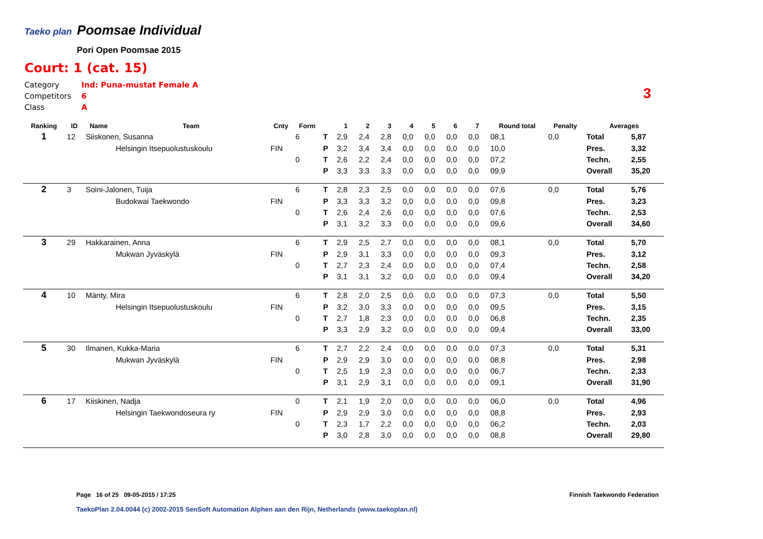Taeko plan
Poomsae Individual
Pori Open Poomsae 2015
Court: 1 (cat. 15)
Category Ind: Puna-mustat Female A
Competitors 6
Class A
3
| Ranking | ID | Name | Team | Cnty | Form | | 1 | 2 | 3 | 4 | 5 | 6 | 7 | Round total | Penalty | Averages | |
| --- | --- | --- | --- | --- | --- | --- | --- | --- | --- | --- | --- | --- | --- | --- | --- | --- | --- |
| 1 | 12 | Siiskonen, Susanna | | | 6 | T | 2,9 | 2,4 | 2,8 | 0,0 | 0,0 | 0,0 | 0,0 | 08,1 | 0,0 | Total | 5,87 |
| | | | Helsingin Itsepuolustuskoulu | FIN | | P | 3,2 | 3,4 | 3,4 | 0,0 | 0,0 | 0,0 | 0,0 | 10,0 | | Pres. | 3,32 |
| | | | | | 0 | T | 2,6 | 2,2 | 2,4 | 0,0 | 0,0 | 0,0 | 0,0 | 07,2 | | Techn. | 2,55 |
| | | | | | | P | 3,3 | 3,3 | 3,3 | 0,0 | 0,0 | 0,0 | 0,0 | 09,9 | | Overall | 35,20 |
| 2 | 3 | Soini-Jalonen, Tuija | | | 6 | T | 2,8 | 2,3 | 2,5 | 0,0 | 0,0 | 0,0 | 0,0 | 07,6 | 0,0 | Total | 5,76 |
| | | | Budokwai Taekwondo | FIN | | P | 3,3 | 3,3 | 3,2 | 0,0 | 0,0 | 0,0 | 0,0 | 09,8 | | Pres. | 3,23 |
| | | | | | 0 | T | 2,6 | 2,4 | 2,6 | 0,0 | 0,0 | 0,0 | 0,0 | 07,6 | | Techn. | 2,53 |
| | | | | | | P | 3,1 | 3,2 | 3,3 | 0,0 | 0,0 | 0,0 | 0,0 | 09,6 | | Overall | 34,60 |
| 3 | 29 | Hakkarainen, Anna | | | 6 | T | 2,9 | 2,5 | 2,7 | 0,0 | 0,0 | 0,0 | 0,0 | 08,1 | 0,0 | Total | 5,70 |
| | | | Mukwan Jyväskylä | FIN | | P | 2,9 | 3,1 | 3,3 | 0,0 | 0,0 | 0,0 | 0,0 | 09,3 | | Pres. | 3,12 |
| | | | | | 0 | T | 2,7 | 2,3 | 2,4 | 0,0 | 0,0 | 0,0 | 0,0 | 07,4 | | Techn. | 2,58 |
| | | | | | | P | 3,1 | 3,1 | 3,2 | 0,0 | 0,0 | 0,0 | 0,0 | 09,4 | | Overall | 34,20 |
| 4 | 10 | Mänty, Mira | | | 6 | T | 2,8 | 2,0 | 2,5 | 0,0 | 0,0 | 0,0 | 0,0 | 07,3 | 0,0 | Total | 5,50 |
| | | | Helsingin Itsepuolustuskoulu | FIN | | P | 3,2 | 3,0 | 3,3 | 0,0 | 0,0 | 0,0 | 0,0 | 09,5 | | Pres. | 3,15 |
| | | | | | 0 | T | 2,7 | 1,8 | 2,3 | 0,0 | 0,0 | 0,0 | 0,0 | 06,8 | | Techn. | 2,35 |
| | | | | | | P | 3,3 | 2,9 | 3,2 | 0,0 | 0,0 | 0,0 | 0,0 | 09,4 | | Overall | 33,00 |
| 5 | 30 | Ilmanen, Kukka-Maria | | | 6 | T | 2,7 | 2,2 | 2,4 | 0,0 | 0,0 | 0,0 | 0,0 | 07,3 | 0,0 | Total | 5,31 |
| | | | Mukwan Jyväskylä | FIN | | P | 2,9 | 2,9 | 3,0 | 0,0 | 0,0 | 0,0 | 0,0 | 08,8 | | Pres. | 2,98 |
| | | | | | 0 | T | 2,5 | 1,9 | 2,3 | 0,0 | 0,0 | 0,0 | 0,0 | 06,7 | | Techn. | 2,33 |
| | | | | | | P | 3,1 | 2,9 | 3,1 | 0,0 | 0,0 | 0,0 | 0,0 | 09,1 | | Overall | 31,90 |
| 6 | 17 | Kiiskinen, Nadja | | | 0 | T | 2,1 | 1,9 | 2,0 | 0,0 | 0,0 | 0,0 | 0,0 | 06,0 | 0,0 | Total | 4,96 |
| | | | Helsingin Taekwondoseura ry | FIN | | P | 2,9 | 2,9 | 3,0 | 0,0 | 0,0 | 0,0 | 0,0 | 08,8 | | Pres. | 2,93 |
| | | | | | 0 | T | 2,3 | 1,7 | 2,2 | 0,0 | 0,0 | 0,0 | 0,0 | 06,2 | | Techn. | 2,03 |
| | | | | | | P | 3,0 | 2,8 | 3,0 | 0,0 | 0,0 | 0,0 | 0,0 | 08,8 | | Overall | 29,80 |
Page 16 of 25 09-05-2015 / 17:25
Finnish Taekwondo Federation
TaekoPlan 2.04.0044 (c) 2002-2015 SenSoft Automation Alphen aan den Rijn, Netherlands (www.taekoplan.nl)